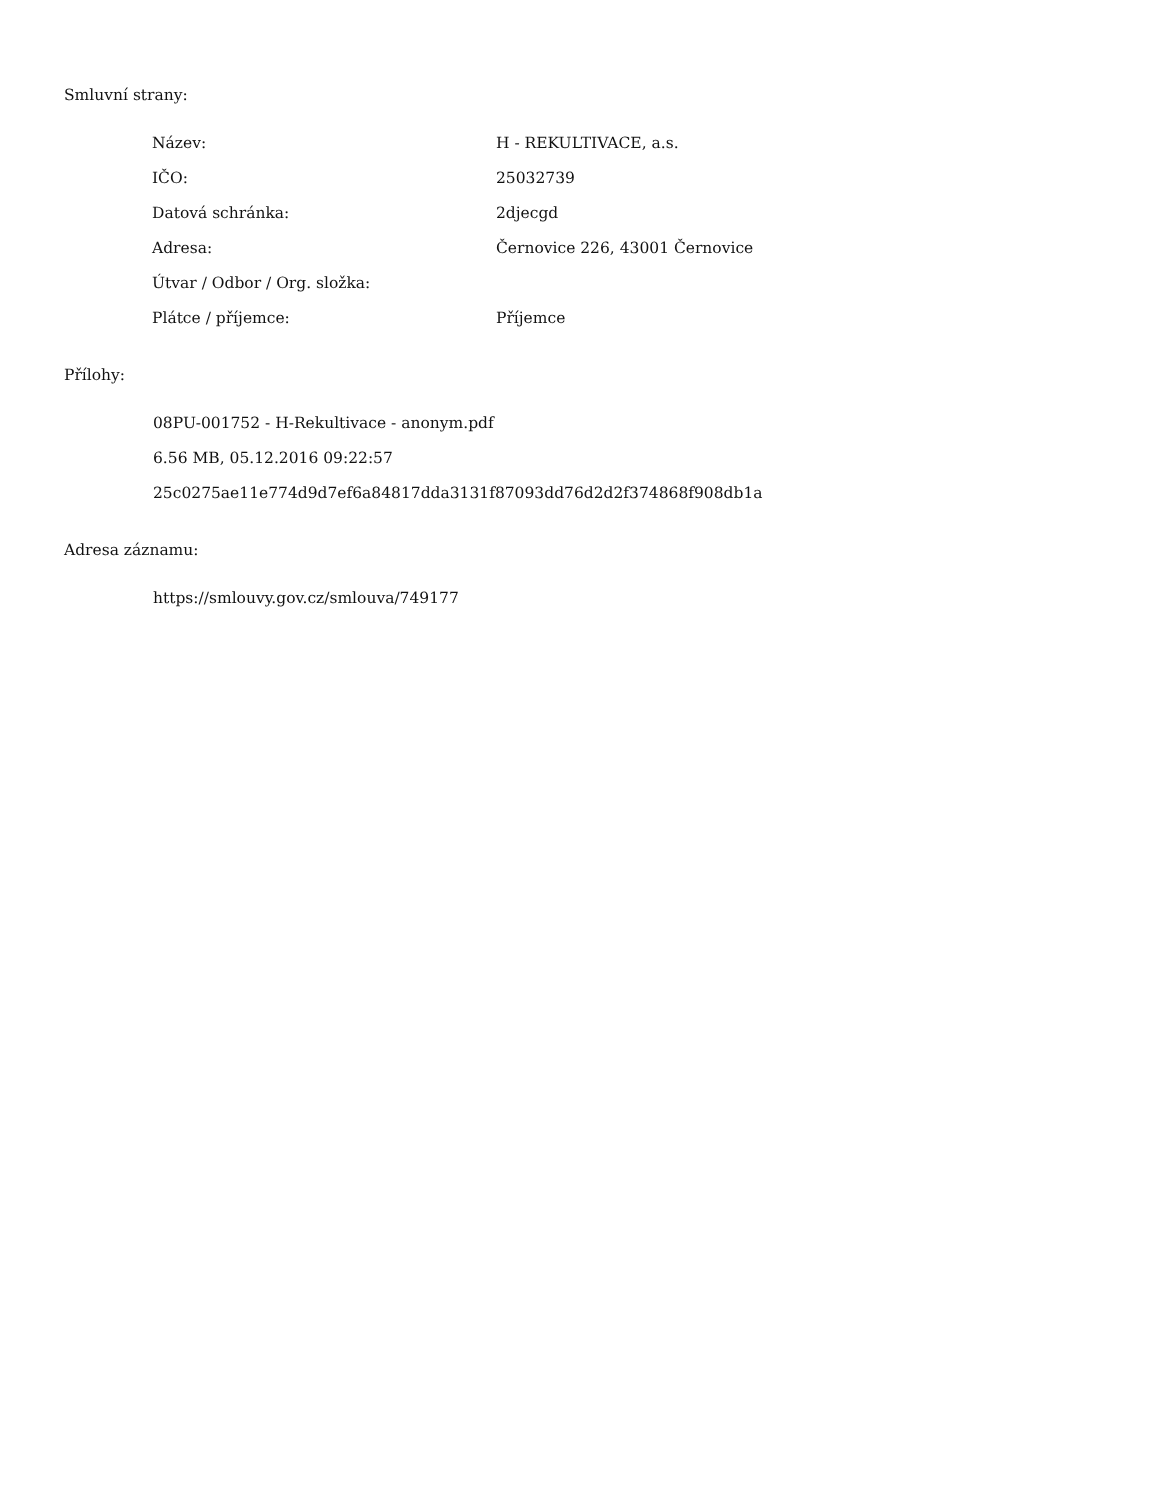Smluvní strany:
| Název: | H - REKULTIVACE, a.s. |
| IČO: | 25032739 |
| Datová schránka: | 2djecgd |
| Adresa: | Černovice 226, 43001 Černovice |
| Útvar / Odbor / Org. složka: | |
| Plátce / příjemce: | Příjemce |
Přílohy:
08PU-001752 - H-Rekultivace - anonym.pdf
6.56 MB, 05.12.2016 09:22:57
25c0275ae11e774d9d7ef6a84817dda3131f87093dd76d2d2f374868f908db1a
Adresa záznamu:
https://smlouvy.gov.cz/smlouva/749177